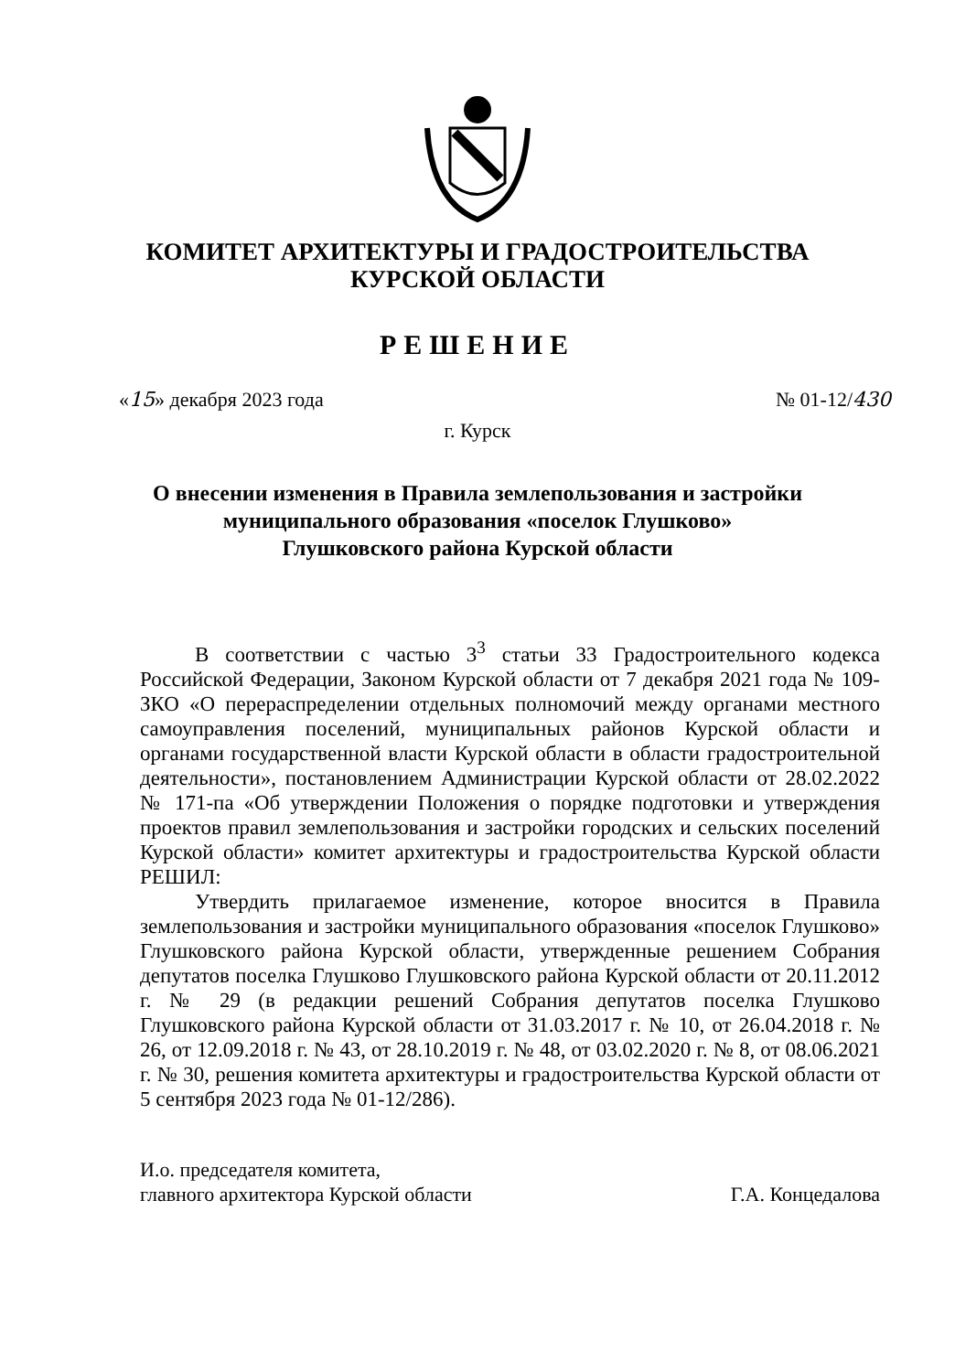КОМИТЕТ АРХИТЕКТУРЫ И ГРАДОСТРОИТЕЛЬСТВА
КУРСКОЙ ОБЛАСТИ
РЕШЕНИЕ
«15» декабря 2023 года № 01-12/430
г. Курск
О внесении изменения в Правила землепользования и застройки
муниципального образования «поселок Глушково»
Глушковского района Курской области
В соответствии с частью 3<sup>3</sup> статьи 33 Градостроительного кодекса Российской Федерации, Законом Курской области от 7 декабря 2021 года № 109-ЗКО «О перераспределении отдельных полномочий между органами местного самоуправления поселений, муниципальных районов Курской области и органами государственной власти Курской области в области градостроительной деятельности», постановлением Администрации Курской области от 28.02.2022 № 171-па «Об утверждении Положения о порядке подготовки и утверждения проектов правил землепользования и застройки городских и сельских поселений Курской области» комитет архитектуры и градостроительства Курской области РЕШИЛ:
Утвердить прилагаемое изменение, которое вносится в Правила землепользования и застройки муниципального образования «поселок Глушково» Глушковского района Курской области, утвержденные решением Собрания депутатов поселка Глушково Глушковского района Курской области от 20.11.2012 г. № 29 (в редакции решений Собрания депутатов поселка Глушково Глушковского района Курской области от 31.03.2017 г. № 10, от 26.04.2018 г. № 26, от 12.09.2018 г. № 43, от 28.10.2019 г. № 48, от 03.02.2020 г. № 8, от 08.06.2021 г. № 30, решения комитета архитектуры и градостроительства Курской области от 5 сентября 2023 года № 01-12/286).
И.о. председателя комитета,
главного архитектора Курской области Г.А. Концедалова